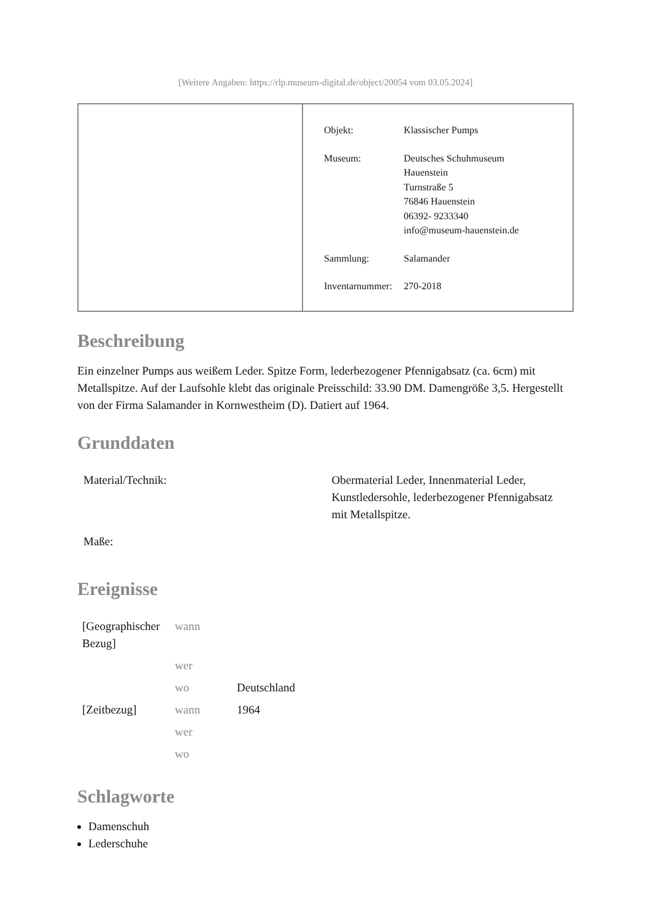[Weitere Angaben: https://rlp.museum-digital.de/object/20054 vom 03.05.2024]
| Objekt: | Klassischer Pumps |
| Museum: | Deutsches Schuhmuseum Hauenstein Turnstraße 5 76846 Hauenstein 06392- 9233340 info@museum-hauenstein.de |
| Sammlung: | Salamander |
| Inventarnummer: | 270-2018 |
Beschreibung
Ein einzelner Pumps aus weißem Leder. Spitze Form, lederbezogener Pfennigabsatz (ca. 6cm) mit Metallspitze. Auf der Laufsohle klebt das originale Preisschild: 33.90 DM. Damengröße 3,5. Hergestellt von der Firma Salamander in Kornwestheim (D). Datiert auf 1964.
Grunddaten
| Material/Technik: | Obermaterial Leder, Innenmaterial Leder, Kunstledersohle, lederbezogener Pfennigabsatz mit Metallspitze. |
| Maße: | |
Ereignisse
| [Geographischer Bezug] | wann | |
| | wer | |
| | wo | Deutschland |
| [Zeitbezug] | wann | 1964 |
| | wer | |
| | wo | |
Schlagworte
Damenschuh
Lederschuhe